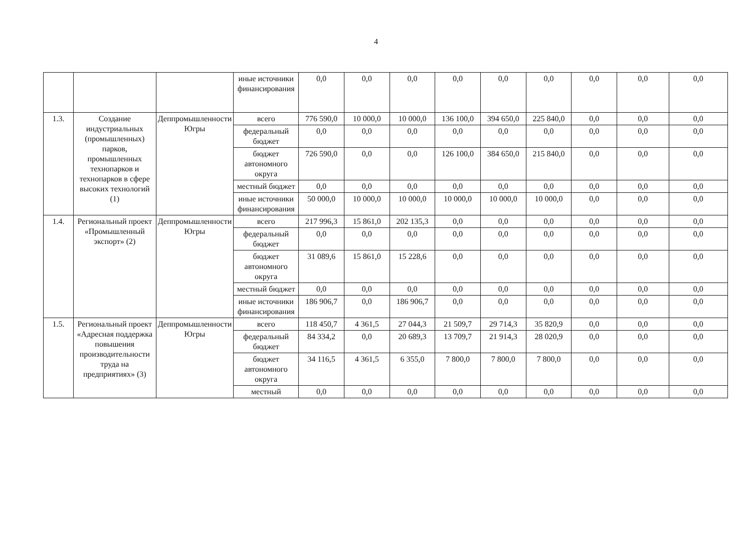4
| | | | иные источники финансирования | 0,0 | 0,0 | 0,0 | 0,0 | 0,0 | 0,0 | 0,0 | 0,0 | 0,0 |
| 1.3. | Создание индустриальных (промышленных) парков, промышленных технопарков и технопарков в сфере высоких технологий (1) | Деппромышленности Югры | всего | 776 590,0 | 10 000,0 | 10 000,0 | 136 100,0 | 394 650,0 | 225 840,0 | 0,0 | 0,0 | 0,0 |
| | | | федеральный бюджет | 0,0 | 0,0 | 0,0 | 0,0 | 0,0 | 0,0 | 0,0 | 0,0 | 0,0 |
| | | | бюджет автономного округа | 726 590,0 | 0,0 | 0,0 | 126 100,0 | 384 650,0 | 215 840,0 | 0,0 | 0,0 | 0,0 |
| | | | местный бюджет | 0,0 | 0,0 | 0,0 | 0,0 | 0,0 | 0,0 | 0,0 | 0,0 | 0,0 |
| | | | иные источники финансирования | 50 000,0 | 10 000,0 | 10 000,0 | 10 000,0 | 10 000,0 | 10 000,0 | 0,0 | 0,0 | 0,0 |
| 1.4. | Региональный проект «Промышленный экспорт» (2) | Деппромышленности Югры | всего | 217 996,3 | 15 861,0 | 202 135,3 | 0,0 | 0,0 | 0,0 | 0,0 | 0,0 | 0,0 |
| | | | федеральный бюджет | 0,0 | 0,0 | 0,0 | 0,0 | 0,0 | 0,0 | 0,0 | 0,0 | 0,0 |
| | | | бюджет автономного округа | 31 089,6 | 15 861,0 | 15 228,6 | 0,0 | 0,0 | 0,0 | 0,0 | 0,0 | 0,0 |
| | | | местный бюджет | 0,0 | 0,0 | 0,0 | 0,0 | 0,0 | 0,0 | 0,0 | 0,0 | 0,0 |
| | | | иные источники финансирования | 186 906,7 | 0,0 | 186 906,7 | 0,0 | 0,0 | 0,0 | 0,0 | 0,0 | 0,0 |
| 1.5. | Региональный проект «Адресная поддержка повышения производительности труда на предприятиях» (3) | Деппромышленности Югры | всего | 118 450,7 | 4 361,5 | 27 044,3 | 21 509,7 | 29 714,3 | 35 820,9 | 0,0 | 0,0 | 0,0 |
| | | | федеральный бюджет | 84 334,2 | 0,0 | 20 689,3 | 13 709,7 | 21 914,3 | 28 020,9 | 0,0 | 0,0 | 0,0 |
| | | | бюджет автономного округа | 34 116,5 | 4 361,5 | 6 355,0 | 7 800,0 | 7 800,0 | 7 800,0 | 0,0 | 0,0 | 0,0 |
| | | | местный | 0,0 | 0,0 | 0,0 | 0,0 | 0,0 | 0,0 | 0,0 | 0,0 | 0,0 |